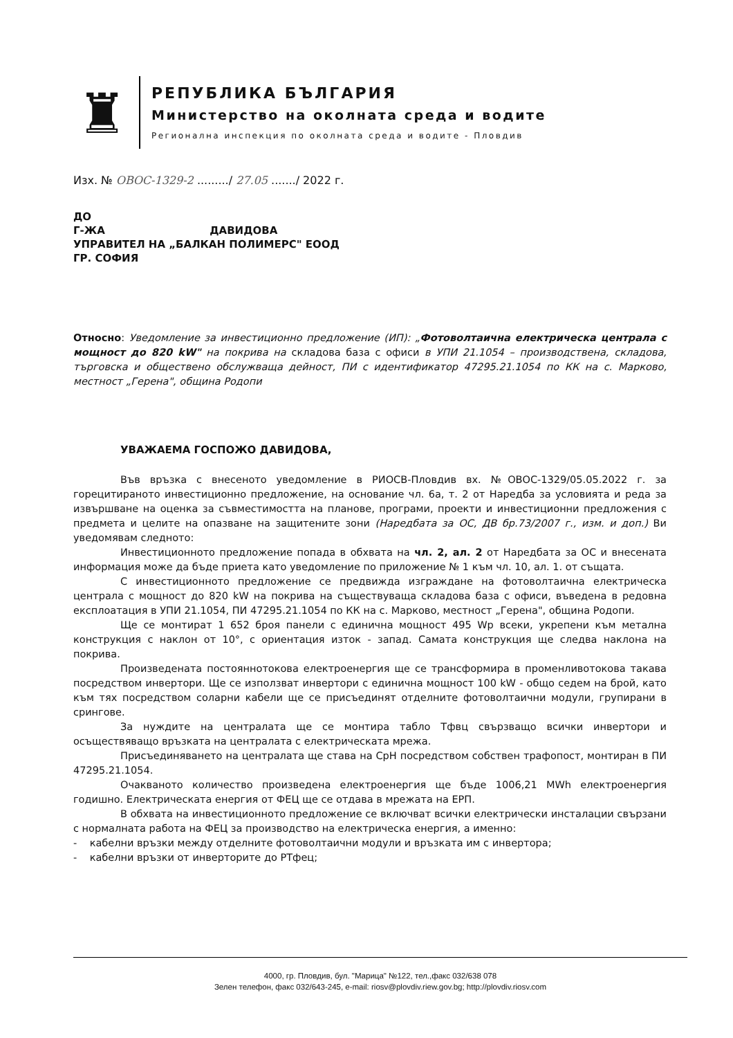♜
РЕПУБЛИКА БЪЛГАРИЯ
Министерство на околната среда и водите
Регионална инспекция по околната среда и водите - Пловдив
Изх. № ОВОС-1329-2 ........./ 27.05 ......./ 2022 г.
ДО
Г-ЖА ДАВИДОВА
УПРАВИТЕЛ НА „БАЛКАН ПОЛИМЕРС" ЕООД
ГР. СОФИЯ
Относно: Уведомление за инвестиционно предложение (ИП): „Фотоволтаична електрическа централа с мощност до 820 kW" на покрива на складова база с офиси в УПИ 21.1054 – производствена, складова, търговска и обществено обслужваща дейност, ПИ с идентификатор 47295.21.1054 по КК на с. Марково, местност „Герена", община Родопи
УВАЖАЕМА ГОСПОЖО ДАВИДОВА,
Във връзка с внесеното уведомление в РИОСВ-Пловдив вх. №ОВОС-1329/05.05.2022 г. за горецитираното инвестиционно предложение, на основание чл. 6а, т. 2 от Наредба за условията и реда за извършване на оценка за съвместимостта на планове, програми, проекти и инвестиционни предложения с предмета и целите на опазване на защитените зони (Наредбата за ОС, ДВ бр.73/2007 г., изм. и доп.) Ви уведомявам следното:
Инвестиционното предложение попада в обхвата на чл. 2, ал. 2 от Наредбата за ОС и внесената информация може да бъде приета като уведомление по приложение № 1 към чл. 10, ал. 1. от същата.
С инвестиционното предложение се предвижда изграждане на фотоволтаична електрическа централа с мощност до 820 kW на покрива на съществуваща складова база с офиси, въведена в редовна експлоатация в УПИ 21.1054, ПИ 47295.21.1054 по КК на с. Марково, местност „Герена", община Родопи.
Ще се монтират 1 652 броя панели с единична мощност 495 Wp всеки, укрепени към метална конструкция с наклон от 10°, с ориентация изток - запад. Самата конструкция ще следва наклона на покрива.
Произведената постояннотокова електроенергия ще се трансформира в променливотокова такава посредством инвертори. Ще се използват инвертори с единична мощност 100 kW - общо седем на брой, като към тях посредством соларни кабели ще се присъединят отделните фотоволтаични модули, групирани в срингове.
За нуждите на централата ще се монтира табло Тфвц свързващо всички инвертори и осъществяващо връзката на централата с електрическата мрежа.
Присъединяването на централата ще става на СрН посредством собствен трафопост, монтиран в ПИ 47295.21.1054.
Очакваното количество произведена електроенергия ще бъде 1006,21 MWh електроенергия годишно. Електрическата енергия от ФЕЦ ще се отдава в мрежата на ЕРП.
В обхвата на инвестиционното предложение се включват всички електрически инсталации свързани с нормалната работа на ФЕЦ за производство на електрическа енергия, а именно:
- кабелни връзки между отделните фотоволтаични модули и връзката им с инвертора;
- кабелни връзки от инверторите до РТфец;
4000, гр. Пловдив, бул. "Марица" №122, тел.,факс 032/638 078
Зелен телефон, факс 032/643-245, e-mail: riosv@plovdiv.riew.gov.bg; http://plovdiv.riosv.com